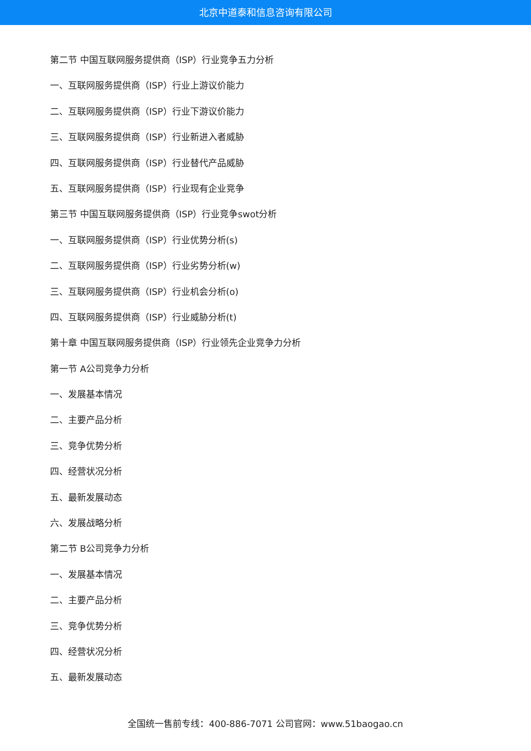北京中道泰和信息咨询有限公司
第二节 中国互联网服务提供商（ISP）行业竞争五力分析
一、互联网服务提供商（ISP）行业上游议价能力
二、互联网服务提供商（ISP）行业下游议价能力
三、互联网服务提供商（ISP）行业新进入者威胁
四、互联网服务提供商（ISP）行业替代产品威胁
五、互联网服务提供商（ISP）行业现有企业竞争
第三节 中国互联网服务提供商（ISP）行业竞争swot分析
一、互联网服务提供商（ISP）行业优势分析(s)
二、互联网服务提供商（ISP）行业劣势分析(w)
三、互联网服务提供商（ISP）行业机会分析(o)
四、互联网服务提供商（ISP）行业威胁分析(t)
第十章 中国互联网服务提供商（ISP）行业领先企业竞争力分析
第一节 A公司竞争力分析
一、发展基本情况
二、主要产品分析
三、竞争优势分析
四、经营状况分析
五、最新发展动态
六、发展战略分析
第二节 B公司竞争力分析
一、发展基本情况
二、主要产品分析
三、竞争优势分析
四、经营状况分析
五、最新发展动态
全国统一售前专线：400-886-7071 公司官网：www.51baogao.cn